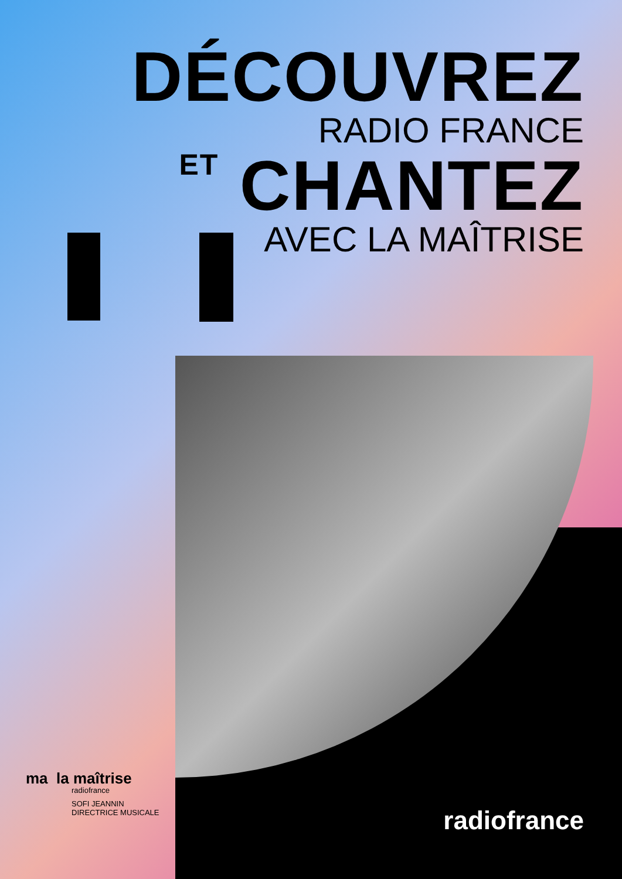DÉCOUVREZ
RADIO FRANCE
ET CHANTEZ
AVEC LA MAÎTRISE
ma la maîtrise
radiofrance
SOFI JEANNIN
DIRECTRICE MUSICALE
radiofrance